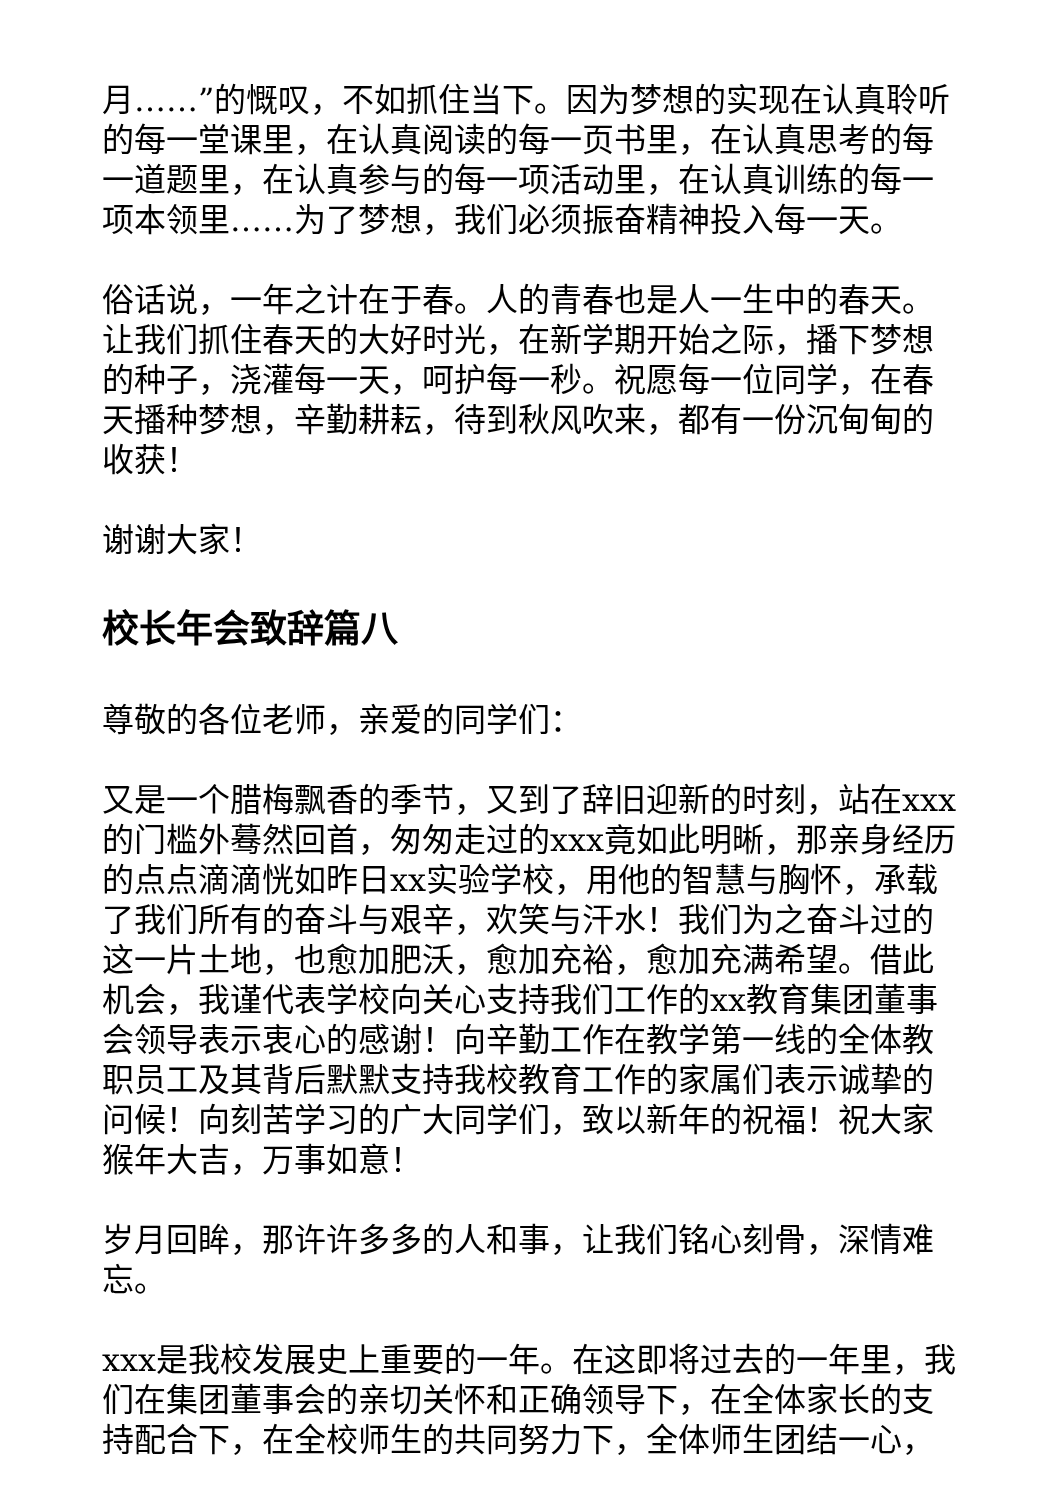月……”的慨叹，不如抓住当下。因为梦想的实现在认真聆听的每一堂课里，在认真阅读的每一页书里，在认真思考的每一道题里，在认真参与的每一项活动里，在认真训练的每一项本领里……为了梦想，我们必须振奋精神投入每一天。
俗话说，一年之计在于春。人的青春也是人一生中的春天。让我们抓住春天的大好时光，在新学期开始之际，播下梦想的种子，浇灌每一天，呵护每一秒。祝愿每一位同学，在春天播种梦想，辛勤耕耘，待到秋风吹来，都有一份沉甸甸的收获！
谢谢大家！
校长年会致辞篇八
尊敬的各位老师，亲爱的同学们：
又是一个腊梅飘香的季节，又到了辞旧迎新的时刻，站在xxx的门槛外蓦然回首，匆匆走过的xxx竟如此明晰，那亲身经历的点点滴滴恍如昨日xx实验学校，用他的智慧与胸怀，承载了我们所有的奋斗与艰辛，欢笑与汗水！我们为之奋斗过的这一片土地，也愈加肥沃，愈加充裕，愈加充满希望。借此机会，我谨代表学校向关心支持我们工作的xx教育集团董事会领导表示衷心的感谢！向辛勤工作在教学第一线的全体教职员工及其背后默默支持我校教育工作的家属们表示诚挚的问候！向刻苦学习的广大同学们，致以新年的祝福！祝大家猴年大吉，万事如意！
岁月回眸，那许许多多的人和事，让我们铭心刻骨，深情难忘。
xxx是我校发展史上重要的一年。在这即将过去的一年里，我们在集团董事会的亲切关怀和正确领导下，在全体家长的支持配合下，在全校师生的共同努力下，全体师生团结一心，